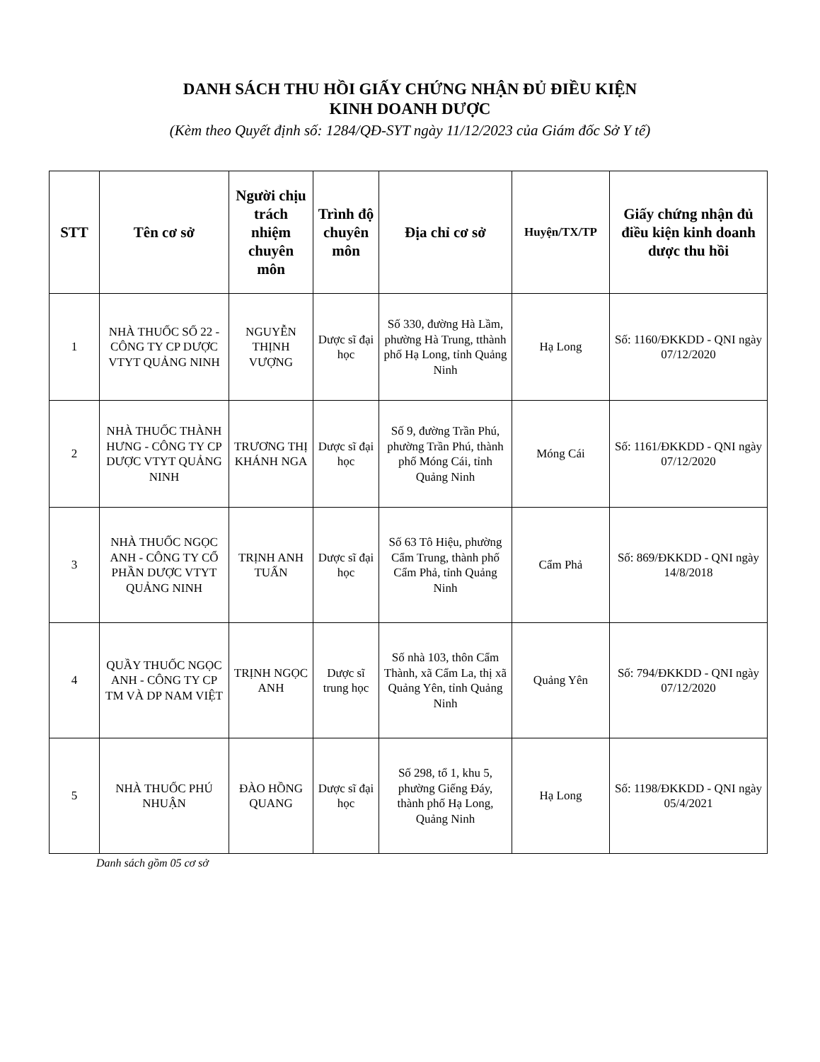DANH SÁCH THU HỒI GIẤY CHỨNG NHẬN ĐỦ ĐIỀU KIỆN
KINH DOANH DƯỢC
(Kèm theo Quyết định số: 1284/QĐ-SYT ngày 11/12/2023 của Giám đốc Sở Y tế)
| STT | Tên cơ sở | Người chịu trách nhiệm chuyên môn | Trình độ chuyên môn | Địa chỉ cơ sở | Huyện/TX/TP | Giấy chứng nhận đủ điều kiện kinh doanh dược thu hồi |
| --- | --- | --- | --- | --- | --- | --- |
| 1 | NHÀ THUỐC SỐ 22 - CÔNG TY CP DƯỢC VTYT QUẢNG NINH | NGUYỄN THỊNH VƯỢNG | Dược sĩ đại học | Số 330, đường Hà Lầm, phường Hà Trung, tthành phố Hạ Long, tỉnh Quảng Ninh | Hạ Long | Số: 1160/ĐKKDD - QNI ngày 07/12/2020 |
| 2 | NHÀ THUỐC THÀNH HƯNG - CÔNG TY CP DƯỢC VTYT QUẢNG NINH | TRƯƠNG THỊ KHÁNH NGA | Dược sĩ đại học | Số 9, đường Trần Phú, phường Trần Phú, thành phố Móng Cái, tỉnh Quảng Ninh | Móng Cái | Số: 1161/ĐKKDD - QNI ngày 07/12/2020 |
| 3 | NHÀ THUỐC NGỌC ANH - CÔNG TY CỔ PHẦN DƯỢC VTYT QUẢNG NINH | TRỊNH ANH TUẤN | Dược sĩ đại học | Số 63 Tô Hiệu, phường Cẩm Trung, thành phố Cẩm Phả, tỉnh Quảng Ninh | Cẩm Phả | Số: 869/ĐKKDD - QNI ngày 14/8/2018 |
| 4 | QUẦY THUỐC NGỌC ANH - CÔNG TY CP TM VÀ DP NAM VIỆT | TRỊNH NGỌC ANH | Dược sĩ trung học | Số nhà 103, thôn Cẩm Thành, xã Cẩm La, thị xã Quảng Yên, tỉnh Quảng Ninh | Quảng Yên | Số: 794/ĐKKDD - QNI ngày 07/12/2020 |
| 5 | NHÀ THUỐC PHÚ NHUẬN | ĐÀO HỒNG QUANG | Dược sĩ đại học | Số 298, tổ 1, khu 5, phường Giếng Đáy, thành phố Hạ Long, Quảng Ninh | Hạ Long | Số: 1198/ĐKKDD - QNI ngày 05/4/2021 |
Danh sách gồm 05 cơ sở